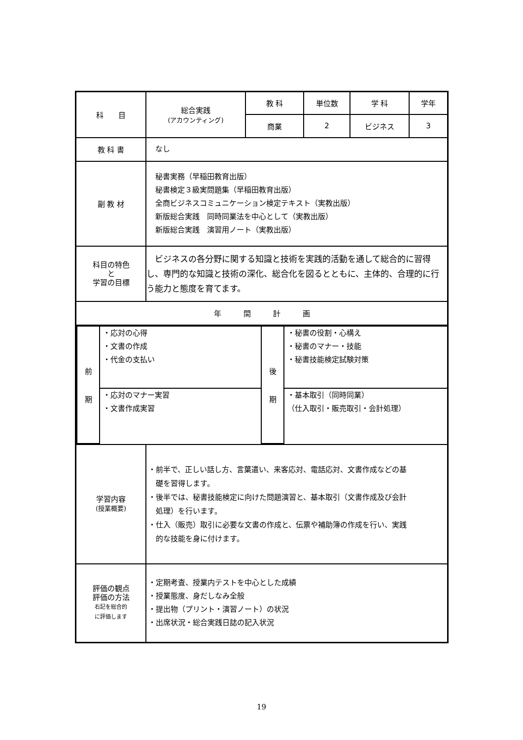| 科 目 | 総合実践 (アカウンティング) | 教 科 | 単位数 | 学 科 | 学年 |
| | | 商業 | 2 | ビジネス | 3 |
| 教 科 書 | なし | | | | |
| 副 教 材 | 秘書実務（早稲田教育出版） 秘書検定３級実問題集（早稲田教育出版） 全商ビジネスコミュニケーション検定テキスト（実教出版） 新版総合実践 同時同業法を中心として（実教出版） 新版総合実践 演習用ノート（実教出版） | | | | |
| 科目の特色 と 学習の目標 | ビジネスの各分野に関する知識と技術を実践的活動を通して総合的に習得し、専門的な知識と技術の深化、総合化を図るとともに、主体的、合理的に行う能力と態度を育てます。 | | | | |
| 年 間 計 画 | | | | | |
| / 前 期 / ・応対の心得 ・文書の作成 ・代金の支払い / 後 期 / ・秘書の役割・心構え ・秘書のマナー・技能 ・秘書技能検定試験対策 / / / ・応対のマナー実習 ・文書作成実習 / / ・基本取引（同時同業） （仕入取引・販売取引・会計処理） / | | | | | |
| 学習内容 (授業概要) | ・前半で、正しい話し方、言葉遣い、来客応対、電話応対、文書作成などの基 礎を習得します。 ・後半では、秘書技能検定に向けた問題演習と、基本取引（文書作成及び会計 処理）を行います。 ・仕入（販売）取引に必要な文書の作成と、伝票や補助簿の作成を行い、実践 的な技能を身に付けます。 | | | | |
| 評価の観点 評価の方法 右記を総合的 に評価します | ・定期考査、授業内テストを中心とした成績 ・授業態度、身だしなみ全般 ・提出物（プリント・演習ノート）の状況 ・出席状況・総合実践日誌の記入状況 | | | | |
19